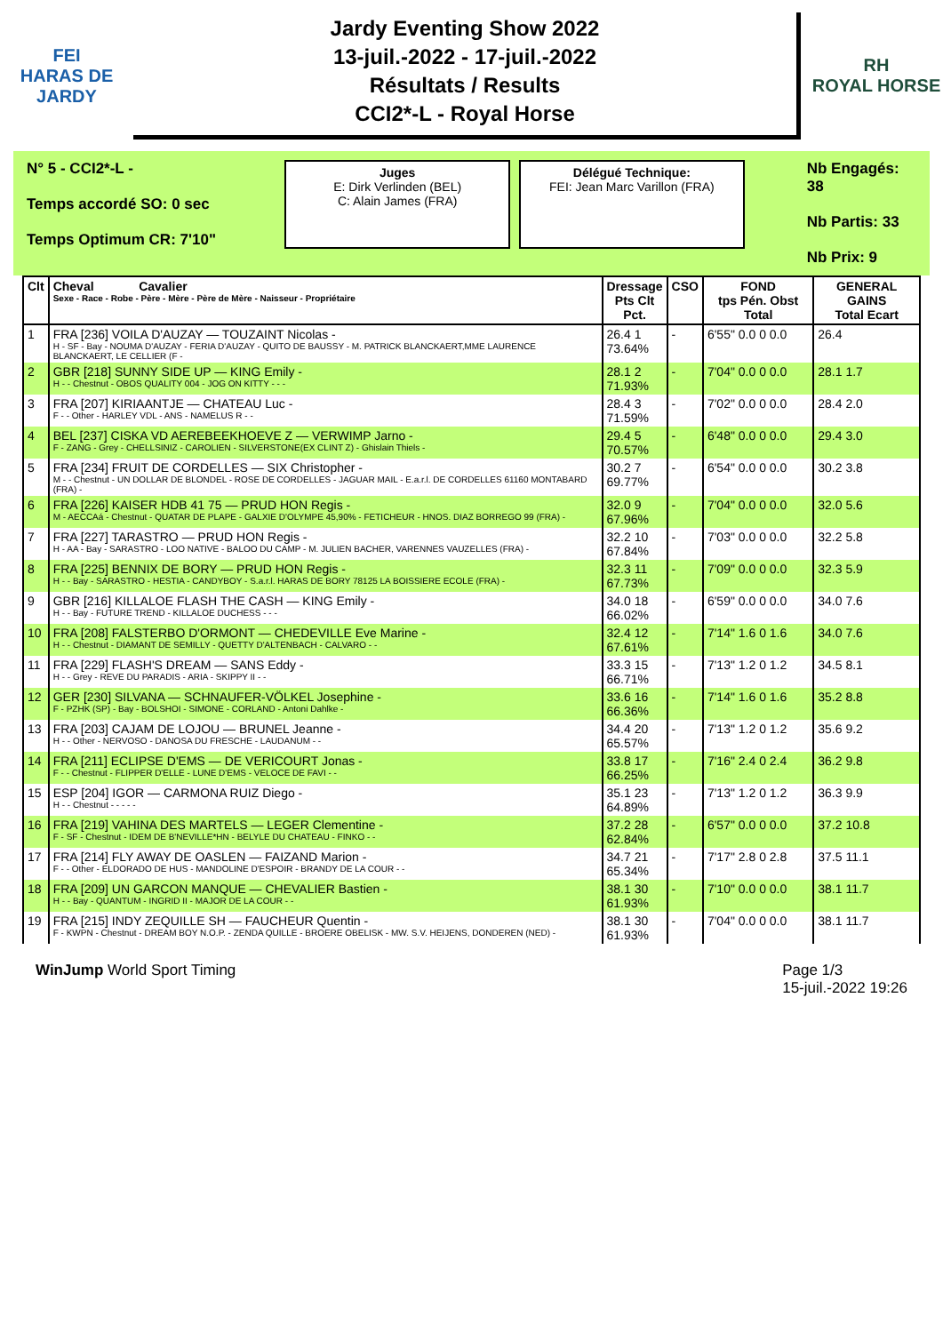FEI
HARAS DE JARDY
Jardy Eventing Show 2022
13-juil.-2022 - 17-juil.-2022
Résultats / Results
CCI2*-L - Royal Horse
RH
ROYAL HORSE
N° 5 - CCI2*-L -
Temps accordé SO: 0 sec
Temps Optimum CR: 7'10"
Juges
E: Dirk Verlinden (BEL)
C: Alain James (FRA)
Délégué Technique:
FEI: Jean Marc Varillon (FRA)
Nb Engagés: 38
Nb Partis: 33
Nb Prix: 9
| Clt | Cheval Cavalier Sexe - Race - Robe - Père - Mère - Père de Mère - Naisseur - Propriétaire | Dressage Pts Clt Pct. | CSO | FOND tps Pén. Obst Total | GENERAL GAINS Total Ecart |
| --- | --- | --- | --- | --- | --- |
| 1 | FRA [236] VOILA D'AUZAY — TOUZAINT Nicolas - H - SF - Bay - NOUMA D'AUZAY - FERIA D'AUZAY - QUITO DE BAUSSY - M. PATRICK BLANCKAERT,MME LAURENCE BLANCKAERT, LE CELLIER (F - | 26.4 1 73.64% | - | 6'55" 0.0 0 0.0 | 26.4 |
| 2 | GBR [218] SUNNY SIDE UP — KING Emily - H - - Chestnut - OBOS QUALITY 004 - JOG ON KITTY - - - | 28.1 2 71.93% | - | 7'04" 0.0 0 0.0 | 28.1 1.7 |
| 3 | FRA [207] KIRIAANTJE — CHATEAU Luc - F - - Other - HARLEY VDL - ANS - NAMELUS R - - | 28.4 3 71.59% | - | 7'02" 0.0 0 0.0 | 28.4 2.0 |
| 4 | BEL [237] CISKA VD AEREBEEKHOEVE Z — VERWIMP Jarno - F - ZANG - Grey - CHELLSINIZ - CAROLIEN - SILVERSTONE(EX CLINT Z) - Ghislain Thiels - | 29.4 5 70.57% | - | 6'48" 0.0 0 0.0 | 29.4 3.0 |
| 5 | FRA [234] FRUIT DE CORDELLES — SIX Christopher - M - - Chestnut - UN DOLLAR DE BLONDEL - ROSE DE CORDELLES - JAGUAR MAIL - E.a.r.l. DE CORDELLES 61160 MONTABARD (FRA) - | 30.2 7 69.77% | - | 6'54" 0.0 0 0.0 | 30.2 3.8 |
| 6 | FRA [226] KAISER HDB 41 75 — PRUD HON Regis - M - AECCAá - Chestnut - QUATAR DE PLAPE - GALXIE D'OLYMPE 45,90% - FETICHEUR - HNOS. DIAZ BORREGO 99 (FRA) - | 32.0 9 67.96% | - | 7'04" 0.0 0 0.0 | 32.0 5.6 |
| 7 | FRA [227] TARASTRO — PRUD HON Regis - H - AA - Bay - SARASTRO - LOO NATIVE - BALOO DU CAMP - M. JULIEN BACHER, VARENNES VAUZELLES (FRA) - | 32.2 10 67.84% | - | 7'03" 0.0 0 0.0 | 32.2 5.8 |
| 8 | FRA [225] BENNIX DE BORY — PRUD HON Regis - H - - Bay - SARASTRO - HESTIA - CANDYBOY - S.a.r.l. HARAS DE BORY 78125 LA BOISSIERE ECOLE (FRA) - | 32.3 11 67.73% | - | 7'09" 0.0 0 0.0 | 32.3 5.9 |
| 9 | GBR [216] KILLALOE FLASH THE CASH — KING Emily - H - - Bay - FUTURE TREND - KILLALOE DUCHESS - - - | 34.0 18 66.02% | - | 6'59" 0.0 0 0.0 | 34.0 7.6 |
| 10 | FRA [208] FALSTERBO D'ORMONT — CHEDEVILLE Eve Marine - H - - Chestnut - DIAMANT DE SEMILLY - QUETTY D'ALTENBACH - CALVARO - - | 32.4 12 67.61% | - | 7'14" 1.6 0 1.6 | 34.0 7.6 |
| 11 | FRA [229] FLASH'S DREAM — SANS Eddy - H - - Grey - REVE DU PARADIS - ARIA - SKIPPY II - - | 33.3 15 66.71% | - | 7'13" 1.2 0 1.2 | 34.5 8.1 |
| 12 | GER [230] SILVANA — SCHNAUFER-VÖLKEL Josephine - F - PZHK (SP) - Bay - BOLSHOI - SIMONE - CORLAND - Antoni Dahlke - | 33.6 16 66.36% | - | 7'14" 1.6 0 1.6 | 35.2 8.8 |
| 13 | FRA [203] CAJAM DE LOJOU — BRUNEL Jeanne - H - - Other - NERVOSO - DANOSA DU FRESCHE - LAUDANUM - - | 34.4 20 65.57% | - | 7'13" 1.2 0 1.2 | 35.6 9.2 |
| 14 | FRA [211] ECLIPSE D'EMS — DE VERICOURT Jonas - F - - Chestnut - FLIPPER D'ELLE - LUNE D'EMS - VELOCE DE FAVI - - | 33.8 17 66.25% | - | 7'16" 2.4 0 2.4 | 36.2 9.8 |
| 15 | ESP [204] IGOR — CARMONA RUIZ Diego - H - - Chestnut - - - - - | 35.1 23 64.89% | - | 7'13" 1.2 0 1.2 | 36.3 9.9 |
| 16 | FRA [219] VAHINA DES MARTELS — LEGER Clementine - F - SF - Chestnut - IDEM DE B'NEVILLE*HN - BELYLE DU CHATEAU - FINKO - - | 37.2 28 62.84% | - | 6'57" 0.0 0 0.0 | 37.2 10.8 |
| 17 | FRA [214] FLY AWAY DE OASLEN — FAIZAND Marion - F - - Other - ELDORADO DE HUS - MANDOLINE D'ESPOIR - BRANDY DE LA COUR - - | 34.7 21 65.34% | - | 7'17" 2.8 0 2.8 | 37.5 11.1 |
| 18 | FRA [209] UN GARCON MANQUE — CHEVALIER Bastien - H - - Bay - QUANTUM - INGRID II - MAJOR DE LA COUR - - | 38.1 30 61.93% | - | 7'10" 0.0 0 0.0 | 38.1 11.7 |
| 19 | FRA [215] INDY ZEQUILLE SH — FAUCHEUR Quentin - F - KWPN - Chestnut - DREAM BOY N.O.P. - ZENDA QUILLE - BROERE OBELISK - MW. S.V. HEIJENS, DONDEREN (NED) - | 38.1 30 61.93% | - | 7'04" 0.0 0 0.0 | 38.1 11.7 |
WinJump World Sport Timing Page 1/3
15-juil.-2022 19:26